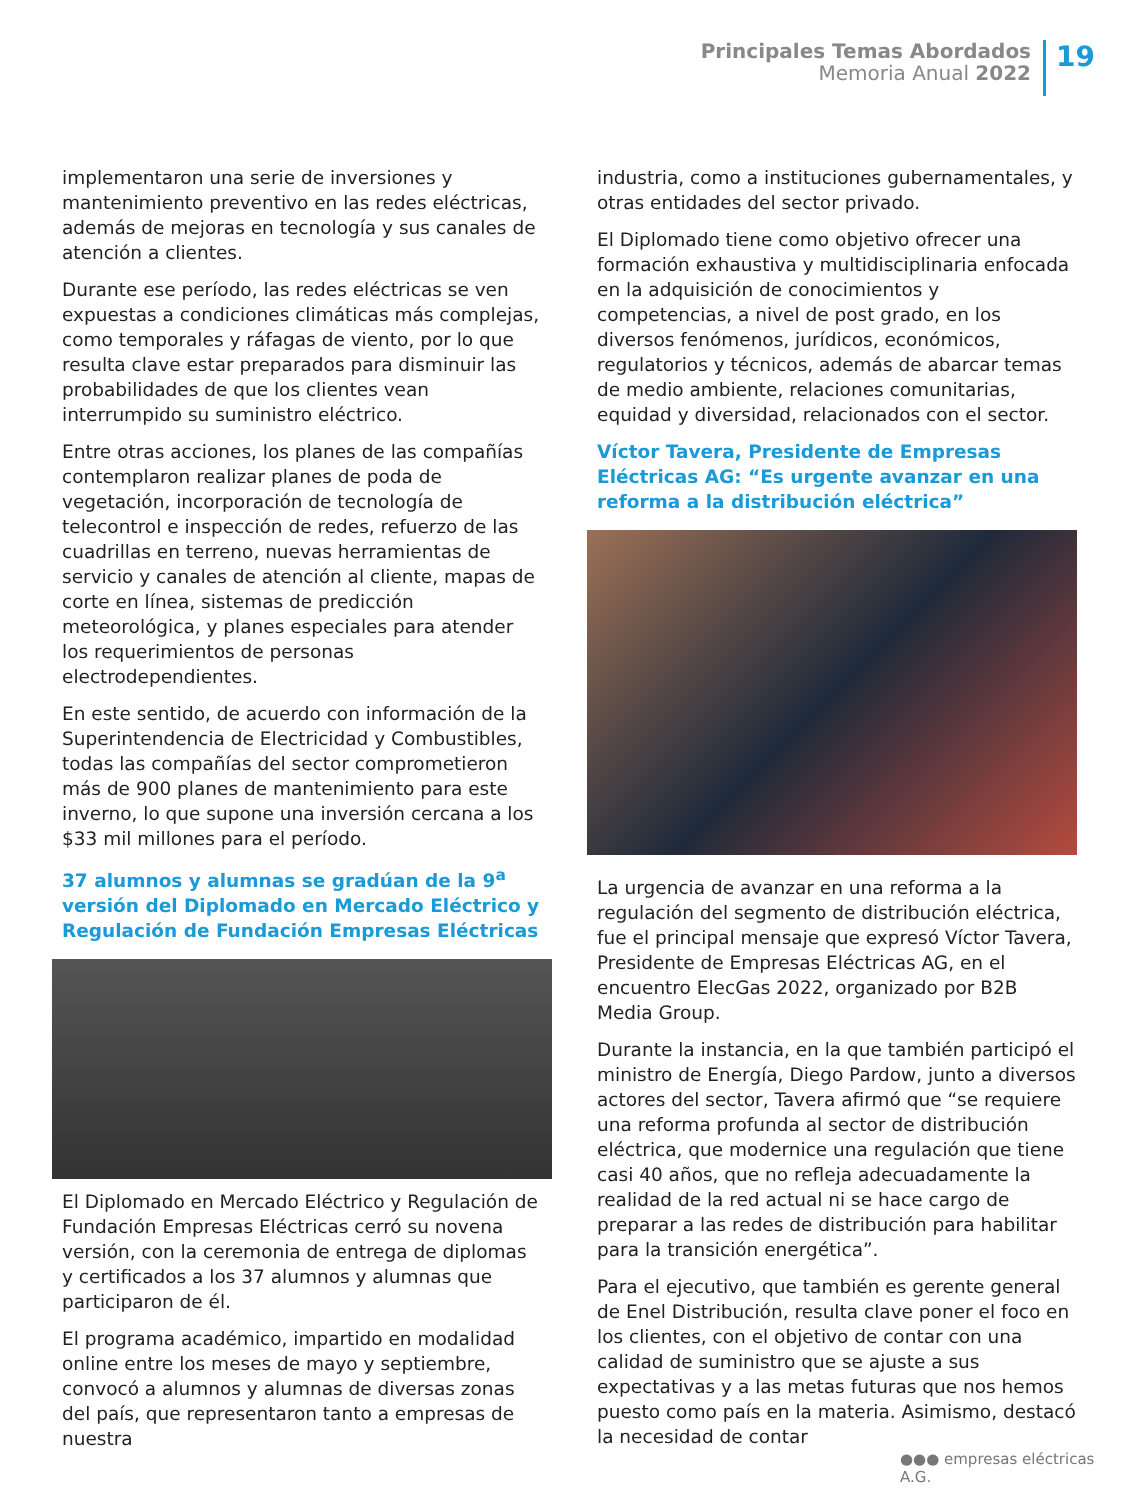Principales Temas Abordados
Memoria Anual 2022
19
implementaron una serie de inversiones y mantenimiento preventivo en las redes eléctricas, además de mejoras en tecnología y sus canales de atención a clientes.
Durante ese período, las redes eléctricas se ven expuestas a condiciones climáticas más complejas, como temporales y ráfagas de viento, por lo que resulta clave estar preparados para disminuir las probabilidades de que los clientes vean interrumpido su suministro eléctrico.
Entre otras acciones, los planes de las compañías contemplaron realizar planes de poda de vegetación, incorporación de tecnología de telecontrol e inspección de redes, refuerzo de las cuadrillas en terreno, nuevas herramientas de servicio y canales de atención al cliente, mapas de corte en línea, sistemas de predicción meteorológica, y planes especiales para atender los requerimientos de personas electrodependientes.
En este sentido, de acuerdo con información de la Superintendencia de Electricidad y Combustibles, todas las compañías del sector comprometieron más de 900 planes de mantenimiento para este inverno, lo que supone una inversión cercana a los $33 mil millones para el período.
37 alumnos y alumnas se gradúan de la 9<sup>a</sup> versión del Diplomado en Mercado Eléctrico y Regulación de Fundación Empresas Eléctricas
El Diplomado en Mercado Eléctrico y Regulación de Fundación Empresas Eléctricas cerró su novena versión, con la ceremonia de entrega de diplomas y certificados a los 37 alumnos y alumnas que participaron de él.
El programa académico, impartido en modalidad online entre los meses de mayo y septiembre, convocó a alumnos y alumnas de diversas zonas del país, que representaron tanto a empresas de nuestra
industria, como a instituciones gubernamentales, y otras entidades del sector privado.
El Diplomado tiene como objetivo ofrecer una formación exhaustiva y multidisciplinaria enfocada en la adquisición de conocimientos y competencias, a nivel de post grado, en los diversos fenómenos, jurídicos, económicos, regulatorios y técnicos, además de abarcar temas de medio ambiente, relaciones comunitarias, equidad y diversidad, relacionados con el sector.
Víctor Tavera, Presidente de Empresas Eléctricas AG: “Es urgente avanzar en una reforma a la distribución eléctrica”
La urgencia de avanzar en una reforma a la regulación del segmento de distribución eléctrica, fue el principal mensaje que expresó Víctor Tavera, Presidente de Empresas Eléctricas AG, en el encuentro ElecGas 2022, organizado por B2B Media Group.
Durante la instancia, en la que también participó el ministro de Energía, Diego Pardow, junto a diversos actores del sector, Tavera afirmó que “se requiere una reforma profunda al sector de distribución eléctrica, que modernice una regulación que tiene casi 40 años, que no refleja adecuadamente la realidad de la red actual ni se hace cargo de preparar a las redes de distribución para habilitar para la transición energética”.
Para el ejecutivo, que también es gerente general de Enel Distribución, resulta clave poner el foco en los clientes, con el objetivo de contar con una calidad de suministro que se ajuste a sus expectativas y a las metas futuras que nos hemos puesto como país en la materia. Asimismo, destacó la necesidad de contar
●●● empresas eléctricas A.G.